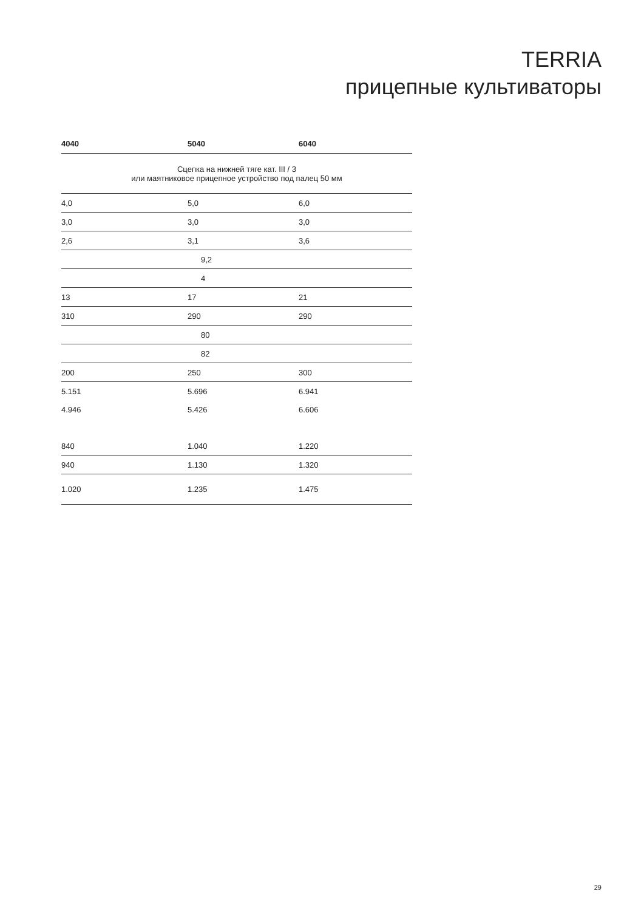TERRIA
прицепные культиваторы
| 4040 | 5040 | 6040 |
| --- | --- | --- |
| Сцепка на нижней тяге кат. III / 3 или маятниковое прицепное устройство под палец 50 мм | | |
| 4,0 | 5,0 | 6,0 |
| 3,0 | 3,0 | 3,0 |
| 2,6 | 3,1 | 3,6 |
| | 9,2 | |
| | 4 | |
| 13 | 17 | 21 |
| 310 | 290 | 290 |
| | 80 | |
| | 82 | |
| 200 | 250 | 300 |
| 5.151 | 5.696 | 6.941 |
| 4.946 | 5.426 | 6.606 |
| 840 | 1.040 | 1.220 |
| 940 | 1.130 | 1.320 |
| 1.020 | 1.235 | 1.475 |
29